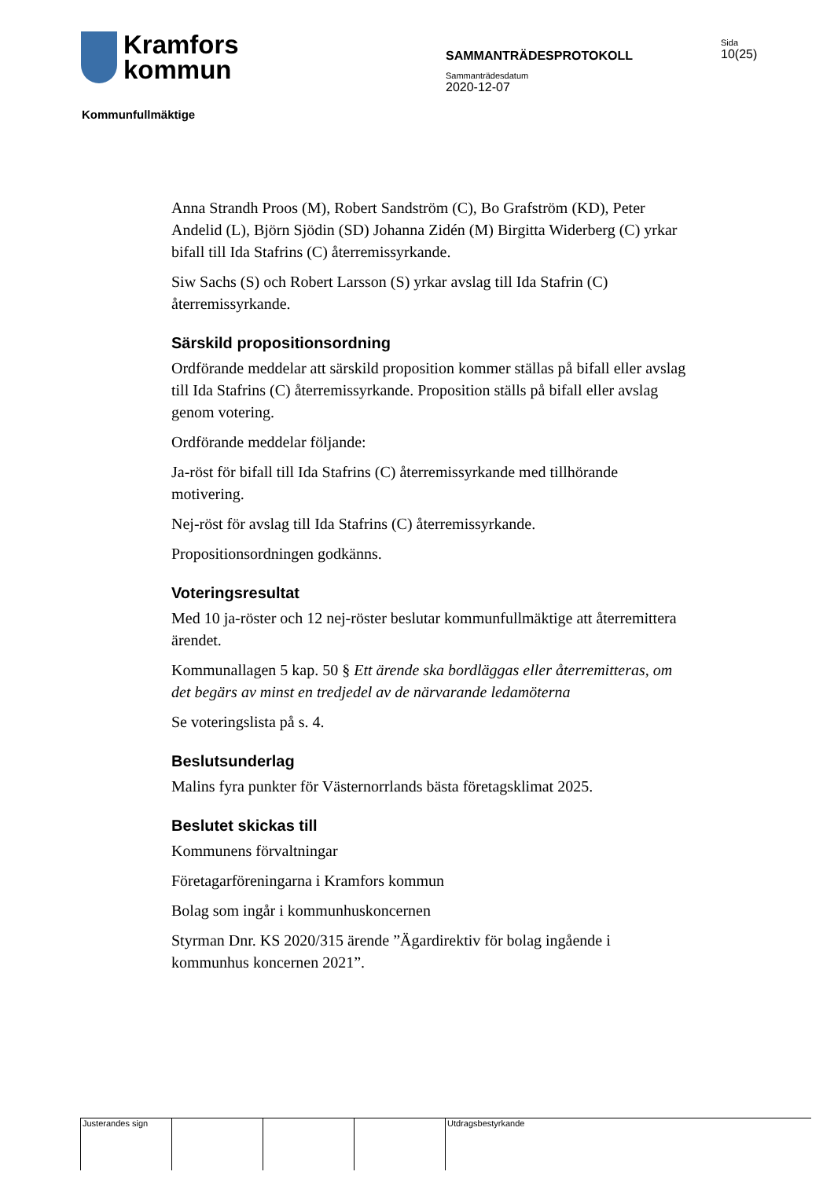Kramfors
kommun
Kommunfullmäktige
SAMMANTRÄDESPROTOKOLL
Sammanträdesdatum
2020-12-07
Sida
10(25)
Anna Strandh Proos (M), Robert Sandström (C), Bo Grafström (KD), Peter Andelid (L), Björn Sjödin (SD) Johanna Zidén (M) Birgitta Widerberg (C) yrkar bifall till Ida Stafrins (C) återremissyrkande.
Siw Sachs (S) och Robert Larsson (S) yrkar avslag till Ida Stafrin (C) återremissyrkande.
Särskild propositionsordning
Ordförande meddelar att särskild proposition kommer ställas på bifall eller avslag till Ida Stafrins (C) återremissyrkande. Proposition ställs på bifall eller avslag genom votering.
Ordförande meddelar följande:
Ja-röst för bifall till Ida Stafrins (C) återremissyrkande med tillhörande motivering.
Nej-röst för avslag till Ida Stafrins (C) återremissyrkande.
Propositionsordningen godkänns.
Voteringsresultat
Med 10 ja-röster och 12 nej-röster beslutar kommunfullmäktige att återremittera ärendet.
Kommunallagen 5 kap. 50 § Ett ärende ska bordläggas eller återremitteras, om det begärs av minst en tredjedel av de närvarande ledamöterna
Se voteringslista på s. 4.
Beslutsunderlag
Malins fyra punkter för Västernorrlands bästa företagsklimat 2025.
Beslutet skickas till
Kommunens förvaltningar
Företagarföreningarna i Kramfors kommun
Bolag som ingår i kommunhuskoncernen
Styrman Dnr. KS 2020/315 ärende ”Ägardirektiv för bolag ingående i kommunhus koncernen 2021”.
Justerandes sign Utdragsbestyrkande